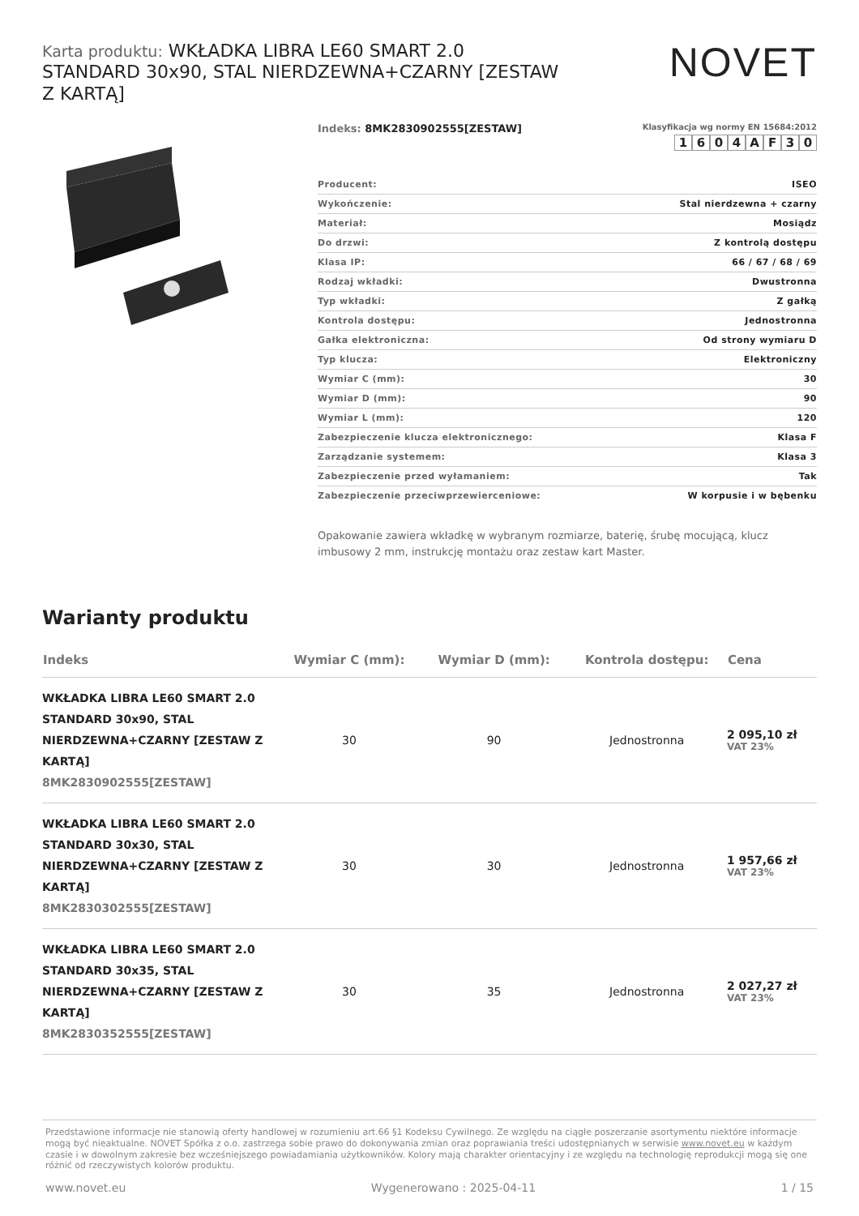Karta produktu: WKŁADKA LIBRA LE60 SMART 2.0 STANDARD 30x90, STAL NIERDZEWNA+CZARNY [ZESTAW Z KARTĄ]
NOVET
Indeks: 8MK2830902555[ZESTAW]
Klasyfikacja wg normy EN 15684:2012
1604 AF 30
| Producent: | ISEO |
| Wykończenie: | Stal nierdzewna + czarny |
| Materiał: | Mosiądz |
| Do drzwi: | Z kontrolą dostępu |
| Klasa IP: | 66 / 67 / 68 / 69 |
| Rodzaj wkładki: | Dwustronna |
| Typ wkładki: | Z gałką |
| Kontrola dostępu: | Jednostronna |
| Gałka elektroniczna: | Od strony wymiaru D |
| Typ klucza: | Elektroniczny |
| Wymiar C (mm): | 30 |
| Wymiar D (mm): | 90 |
| Wymiar L (mm): | 120 |
| Zabezpieczenie klucza elektronicznego: | Klasa F |
| Zarządzanie systemem: | Klasa 3 |
| Zabezpieczenie przed wyłamaniem: | Tak |
| Zabezpieczenie przeciwprzewierceniowe: | W korpusie i w bębenku |
Opakowanie zawiera wkładkę w wybranym rozmiarze, baterię, śrubę mocującą, klucz imbusowy 2 mm, instrukcję montażu oraz zestaw kart Master.
Warianty produktu
| Indeks | Wymiar C (mm): | Wymiar D (mm): | Kontrola dostępu: | Cena |
| --- | --- | --- | --- | --- |
| WKŁADKA LIBRA LE60 SMART 2.0 STANDARD 30x90, STAL NIERDZEWNA+CZARNY [ZESTAW Z KARTĄ] 8MK2830902555[ZESTAW] | 30 | 90 | Jednostronna | 2 095,10 zł VAT 23% |
| WKŁADKA LIBRA LE60 SMART 2.0 STANDARD 30x30, STAL NIERDZEWNA+CZARNY [ZESTAW Z KARTĄ] 8MK2830302555[ZESTAW] | 30 | 30 | Jednostronna | 1 957,66 zł VAT 23% |
| WKŁADKA LIBRA LE60 SMART 2.0 STANDARD 30x35, STAL NIERDZEWNA+CZARNY [ZESTAW Z KARTĄ] 8MK2830352555[ZESTAW] | 30 | 35 | Jednostronna | 2 027,27 zł VAT 23% |
Przedstawione informacje nie stanowią oferty handlowej w rozumieniu art.66 §1 Kodeksu Cywilnego. Ze względu na ciągłe poszerzanie asortymentu niektóre informacje mogą być nieaktualne. NOVET Spółka z o.o. zastrzega sobie prawo do dokonywania zmian oraz poprawiania treści udostępnianych w serwisie www.novet.eu w każdym czasie i w dowolnym zakresie bez wcześniejszego powiadamiania użytkowników. Kolory mają charakter orientacyjny i ze względu na technologię reprodukcji mogą się one różnić od rzeczywistych kolorów produktu.
www.novet.eu Wygenerowano : 2025-04-11 1 / 15